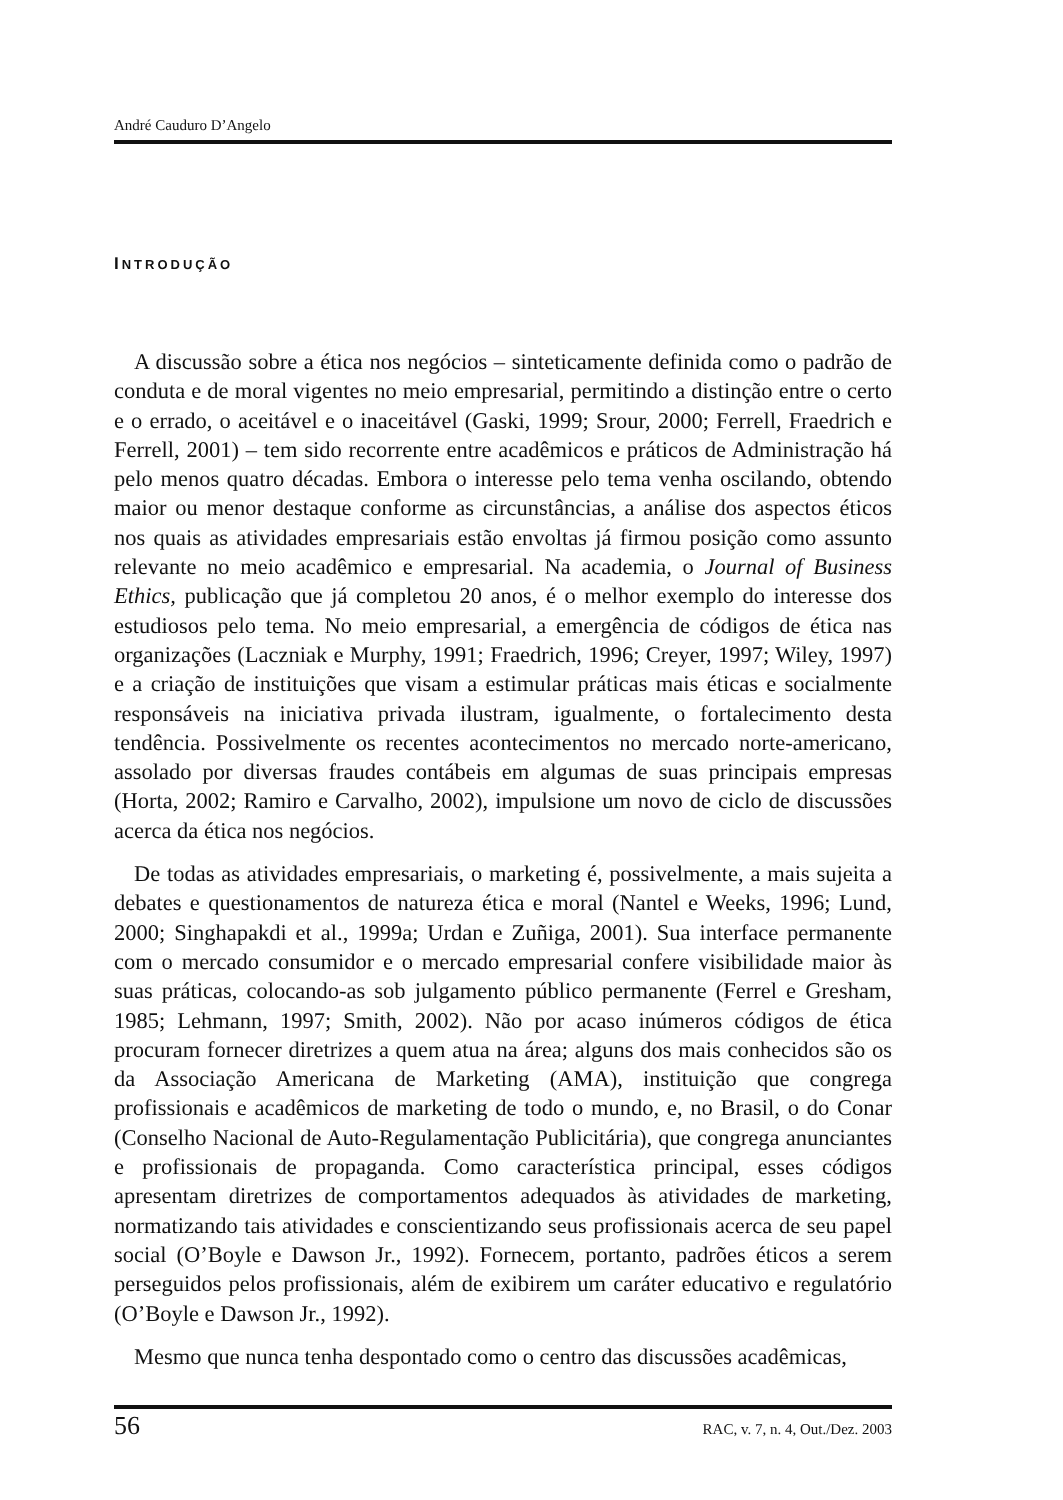André Cauduro D’Angelo
INTRODUÇÃO
A discussão sobre a ética nos negócios – sinteticamente definida como o padrão de conduta e de moral vigentes no meio empresarial, permitindo a distinção entre o certo e o errado, o aceitável e o inaceitável (Gaski, 1999; Srour, 2000; Ferrell, Fraedrich e Ferrell, 2001) – tem sido recorrente entre acadêmicos e práticos de Administração há pelo menos quatro décadas. Embora o interesse pelo tema venha oscilando, obtendo maior ou menor destaque conforme as circunstâncias, a análise dos aspectos éticos nos quais as atividades empresariais estão envoltas já firmou posição como assunto relevante no meio acadêmico e empresarial. Na academia, o Journal of Business Ethics, publicação que já completou 20 anos, é o melhor exemplo do interesse dos estudiosos pelo tema. No meio empresarial, a emergência de códigos de ética nas organizações (Laczniak e Murphy, 1991; Fraedrich, 1996; Creyer, 1997; Wiley, 1997) e a criação de instituições que visam a estimular práticas mais éticas e socialmente responsáveis na iniciativa privada ilustram, igualmente, o fortalecimento desta tendência. Possivelmente os recentes acontecimentos no mercado norte-americano, assolado por diversas fraudes contábeis em algumas de suas principais empresas (Horta, 2002; Ramiro e Carvalho, 2002), impulsione um novo de ciclo de discussões acerca da ética nos negócios.
De todas as atividades empresariais, o marketing é, possivelmente, a mais sujeita a debates e questionamentos de natureza ética e moral (Nantel e Weeks, 1996; Lund, 2000; Singhapakdi et al., 1999a; Urdan e Zuñiga, 2001). Sua interface permanente com o mercado consumidor e o mercado empresarial confere visibilidade maior às suas práticas, colocando-as sob julgamento público permanente (Ferrel e Gresham, 1985; Lehmann, 1997; Smith, 2002). Não por acaso inúmeros códigos de ética procuram fornecer diretrizes a quem atua na área; alguns dos mais conhecidos são os da Associação Americana de Marketing (AMA), instituição que congrega profissionais e acadêmicos de marketing de todo o mundo, e, no Brasil, o do Conar (Conselho Nacional de Auto-Regulamentação Publicitária), que congrega anunciantes e profissionais de propaganda. Como característica principal, esses códigos apresentam diretrizes de comportamentos adequados às atividades de marketing, normatizando tais atividades e conscientizando seus profissionais acerca de seu papel social (O’Boyle e Dawson Jr., 1992). Fornecem, portanto, padrões éticos a serem perseguidos pelos profissionais, além de exibirem um caráter educativo e regulatório (O’Boyle e Dawson Jr., 1992).
Mesmo que nunca tenha despontado como o centro das discussões acadêmicas,
56 RAC, v. 7, n. 4, Out./Dez. 2003